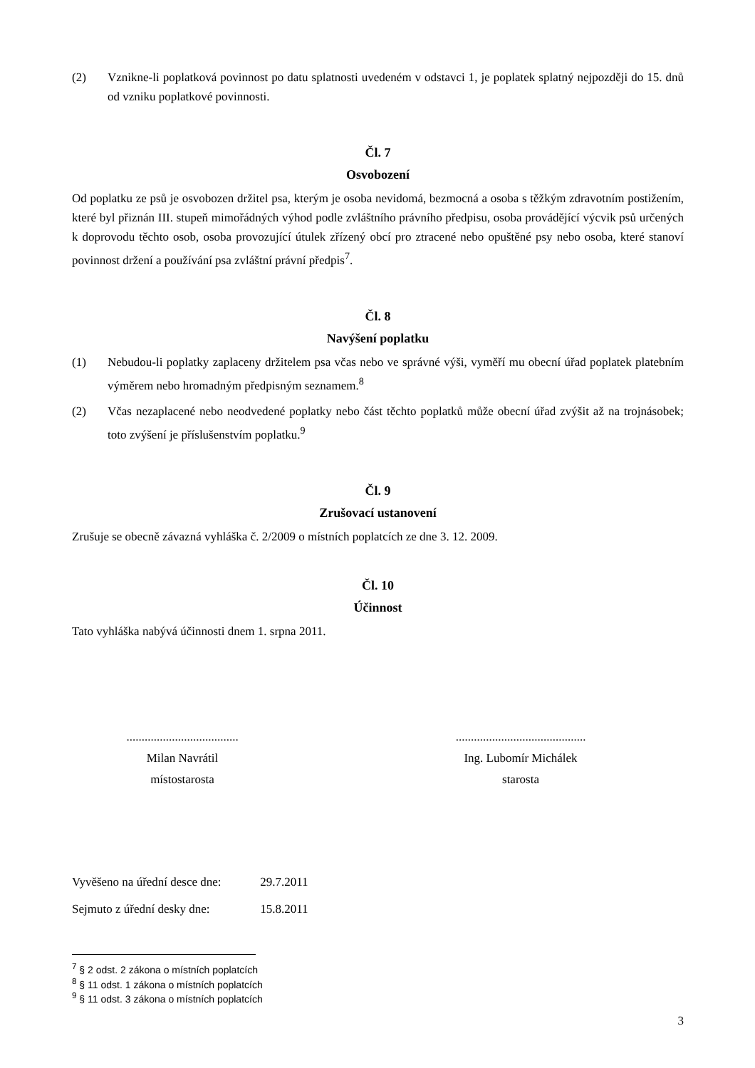(2) Vznikne-li poplatková povinnost po datu splatnosti uvedeném v odstavci 1, je poplatek splatný nejpozději do 15. dnů od vzniku poplatkové povinnosti.
Čl. 7
Osvobození
Od poplatku ze psů je osvobozen držitel psa, kterým je osoba nevidomá, bezmocná a osoba s těžkým zdravotním postižením, které byl přiznán III. stupeň mimořádných výhod podle zvláštního právního předpisu, osoba provádějící výcvik psů určených k doprovodu těchto osob, osoba provozující útulek zřízený obcí pro ztracené nebo opuštěné psy nebo osoba, které stanoví povinnost držení a používání psa zvláštní právní předpis<sup>7</sup>.
Čl. 8
Navýšení poplatku
(1) Nebudou-li poplatky zaplaceny držitelem psa včas nebo ve správné výši, vyměří mu obecní úřad poplatek platebním výměrem nebo hromadným předpisným seznamem.<sup>8</sup>
(2) Včas nezaplacené nebo neodvedené poplatky nebo část těchto poplatků může obecní úřad zvýšit až na trojnásobek; toto zvýšení je příslušenstvím poplatku.<sup>9</sup>
Čl. 9
Zrušovací ustanovení
Zrušuje se obecně závazná vyhláška č. 2/2009 o místních poplatcích ze dne 3. 12. 2009.
Čl. 10
Účinnost
Tato vyhláška nabývá účinnosti dnem 1. srpna 2011.
.....................................
Milan Navrátil
místostarosta
...........................................
Ing. Lubomír Michálek
starosta
Vyvěšeno na úřední desce dne: 29.7.2011
Sejmuto z úřední desky dne: 15.8.2011
<sup>7</sup> § 2 odst. 2 zákona o místních poplatcích
<sup>8</sup> § 11 odst. 1 zákona o místních poplatcích
<sup>9</sup> § 11 odst. 3 zákona o místních poplatcích
3